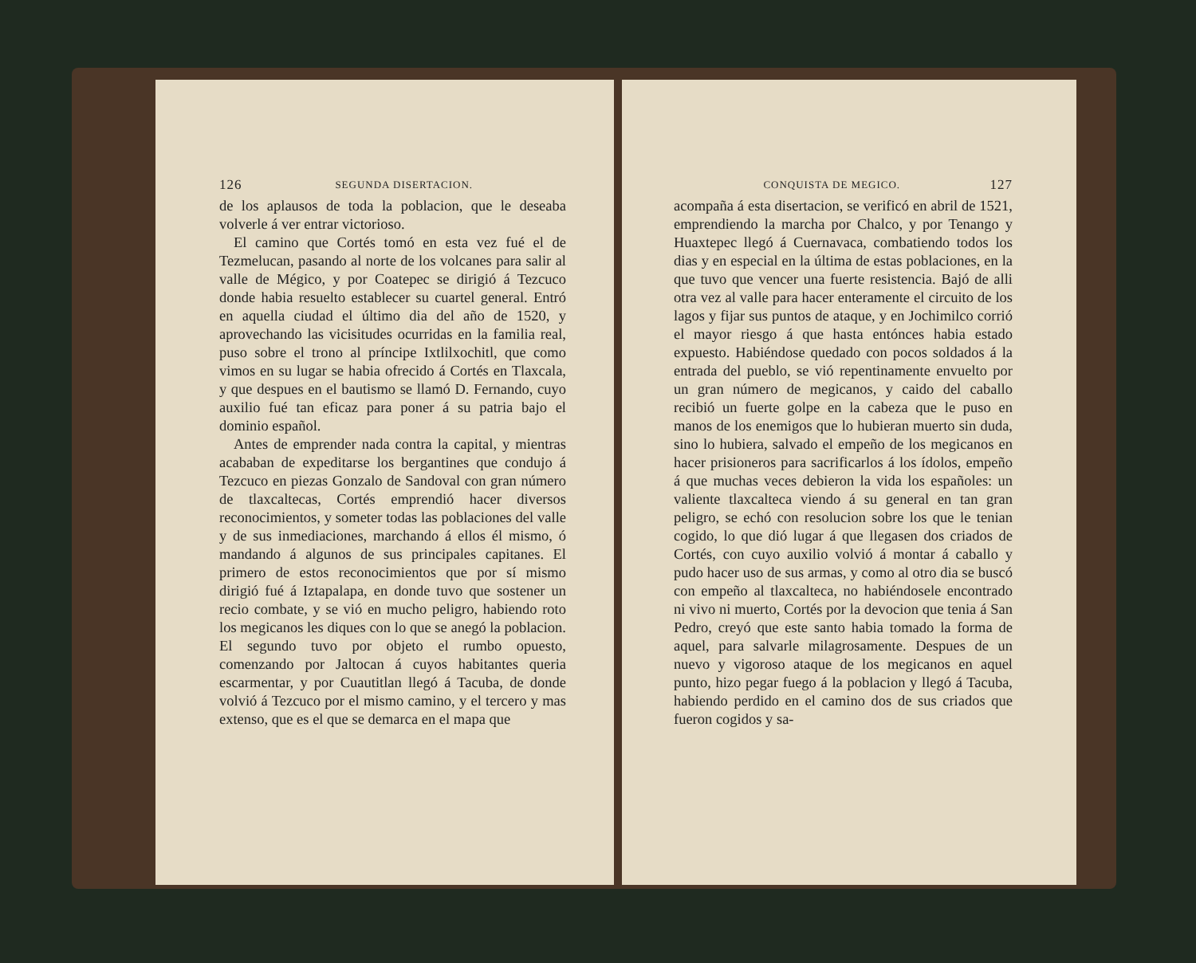126 SEGUNDA DISERTACION.
de los aplausos de toda la poblacion, que le deseaba volverle á ver entrar victorioso.
El camino que Cortés tomó en esta vez fué el de Tezmelucan, pasando al norte de los volcanes para salir al valle de Mégico, y por Coatepec se dirigió á Tezcuco donde habia resuelto establecer su cuartel general. Entró en aquella ciudad el último dia del año de 1520, y aprovechando las vicisitudes ocurridas en la familia real, puso sobre el trono al príncipe Ixtlilxochitl, que como vimos en su lugar se habia ofrecido á Cortés en Tlaxcala, y que despues en el bautismo se llamó D. Fernando, cuyo auxilio fué tan eficaz para poner á su patria bajo el dominio español.
Antes de emprender nada contra la capital, y mientras acababan de expeditarse los bergantines que condujo á Tezcuco en piezas Gonzalo de Sandoval con gran número de tlaxcaltecas, Cortés emprendió hacer diversos reconocimientos, y someter todas las poblaciones del valle y de sus inmediaciones, marchando á ellos él mismo, ó mandando á algunos de sus principales capitanes. El primero de estos reconocimientos que por sí mismo dirigió fué á Iztapalapa, en donde tuvo que sostener un recio combate, y se vió en mucho peligro, habiendo roto los megicanos les diques con lo que se anegó la poblacion. El segundo tuvo por objeto el rumbo opuesto, comenzando por Jaltocan á cuyos habitantes queria escarmentar, y por Cuautitlan llegó á Tacuba, de donde volvió á Tezcuco por el mismo camino, y el tercero y mas extenso, que es el que se demarca en el mapa que
CONQUISTA DE MEGICO. 127
acompaña á esta disertacion, se verificó en abril de 1521, emprendiendo la marcha por Chalco, y por Tenango y Huaxtepec llegó á Cuernavaca, combatiendo todos los dias y en especial en la última de estas poblaciones, en la que tuvo que vencer una fuerte resistencia. Bajó de alli otra vez al valle para hacer enteramente el circuito de los lagos y fijar sus puntos de ataque, y en Jochimilco corrió el mayor riesgo á que hasta entónces habia estado expuesto. Habiéndose quedado con pocos soldados á la entrada del pueblo, se vió repentinamente envuelto por un gran número de megicanos, y caido del caballo recibió un fuerte golpe en la cabeza que le puso en manos de los enemigos que lo hubieran muerto sin duda, sino lo hubiera, salvado el empeño de los megicanos en hacer prisioneros para sacrificarlos á los ídolos, empeño á que muchas veces debieron la vida los españoles: un valiente tlaxcalteca viendo á su general en tan gran peligro, se echó con resolucion sobre los que le tenian cogido, lo que dió lugar á que llegasen dos criados de Cortés, con cuyo auxilio volvió á montar á caballo y pudo hacer uso de sus armas, y como al otro dia se buscó con empeño al tlaxcalteca, no habiéndosele encontrado ni vivo ni muerto, Cortés por la devocion que tenia á San Pedro, creyó que este santo habia tomado la forma de aquel, para salvarle milagrosamente. Despues de un nuevo y vigoroso ataque de los megicanos en aquel punto, hizo pegar fuego á la poblacion y llegó á Tacuba, habiendo perdido en el camino dos de sus criados que fueron cogidos y sa-